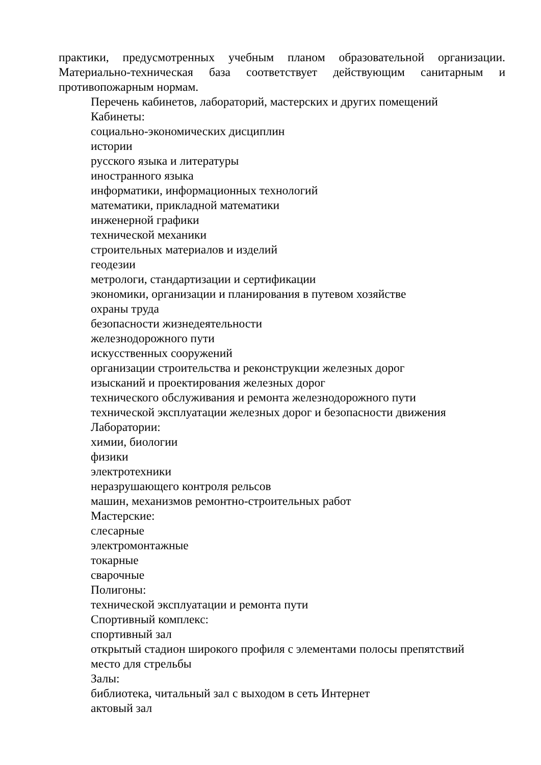практики, предусмотренных учебным планом образовательной организации. Материально-техническая база соответствует действующим санитарным и противопожарным нормам.
Перечень кабинетов, лабораторий, мастерских и других помещений
Кабинеты:
социально-экономических дисциплин
истории
русского языка и литературы
иностранного языка
информатики, информационных технологий
математики, прикладной математики
инженерной графики
технической механики
строительных материалов и изделий
геодезии
метрологи, стандартизации и сертификации
экономики, организации и планирования в путевом хозяйстве
охраны труда
безопасности жизнедеятельности
железнодорожного пути
искусственных сооружений
организации строительства и реконструкции железных дорог
изысканий и проектирования железных дорог
технического обслуживания и ремонта железнодорожного пути
технической эксплуатации железных дорог и безопасности движения
Лаборатории:
химии, биологии
физики
электротехники
неразрушающего контроля рельсов
машин, механизмов ремонтно-строительных работ
Мастерские:
слесарные
электромонтажные
токарные
сварочные
Полигоны:
технической эксплуатации и ремонта пути
Спортивный комплекс:
спортивный зал
открытый стадион широкого профиля с элементами полосы препятствий
место для стрельбы
Залы:
библиотека, читальный зал с выходом в сеть Интернет
актовый зал